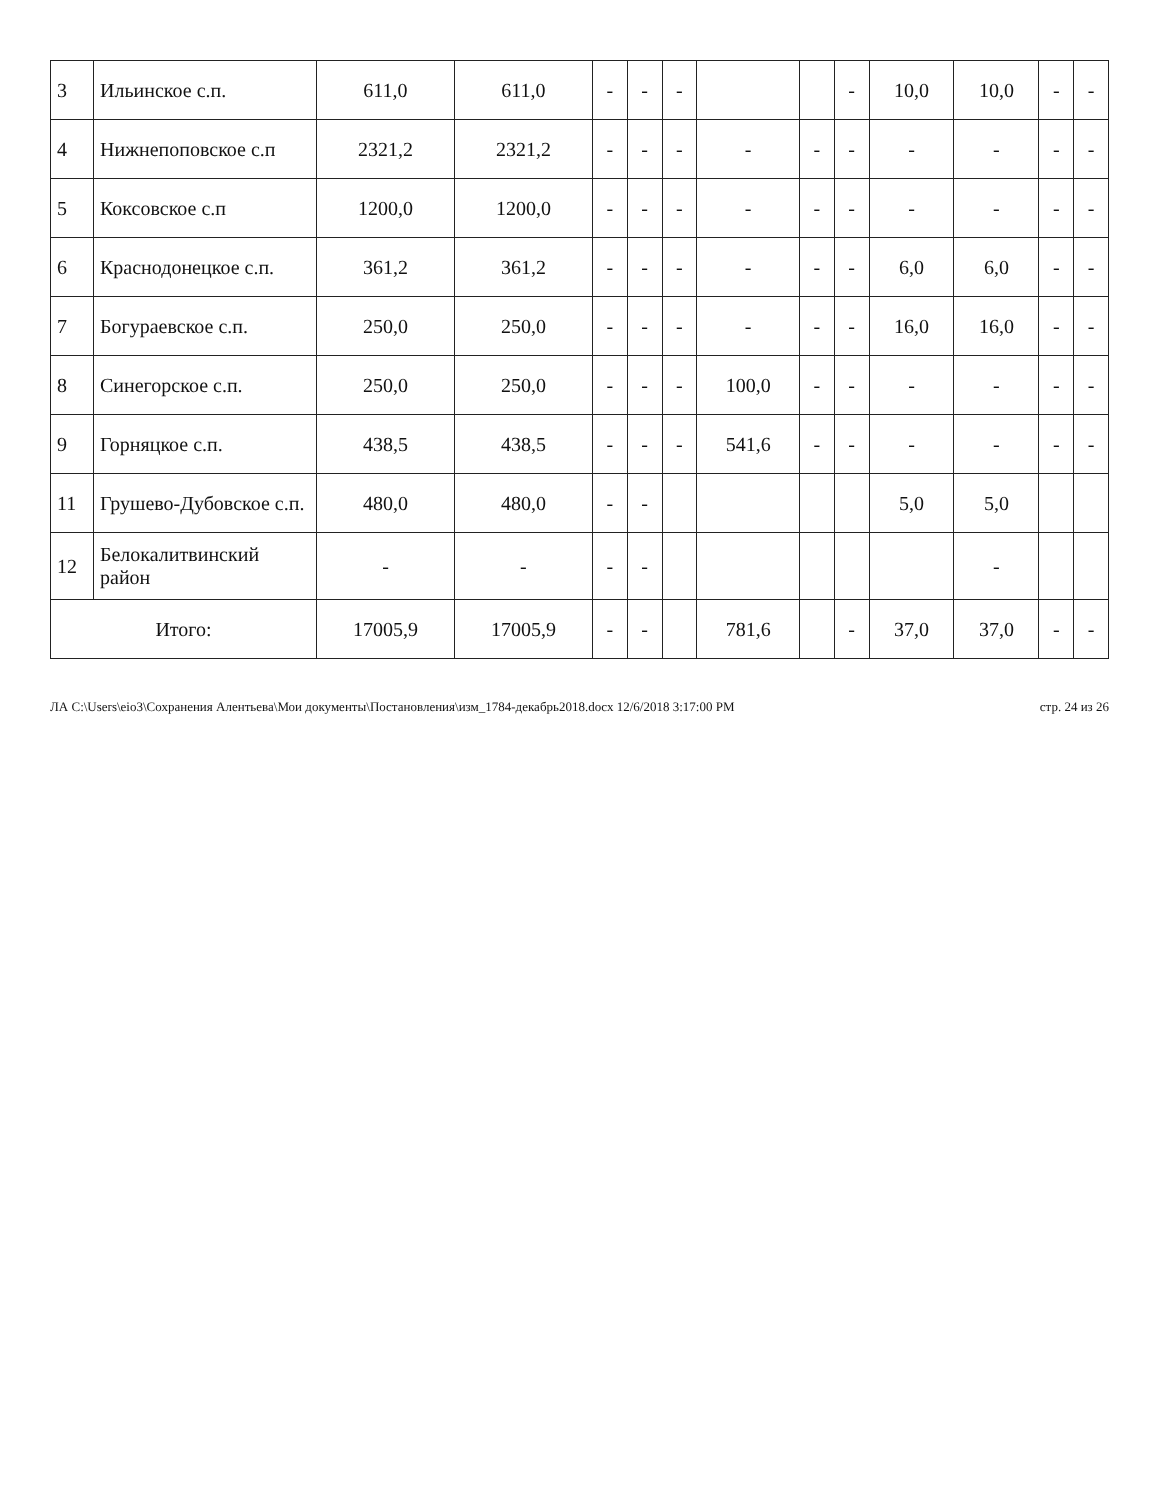| 3 | Ильинское с.п. | 611,0 | 611,0 | - | - | - | | | - | 10,0 | 10,0 | - | - |
| 4 | Нижнепоповское с.п | 2321,2 | 2321,2 | - | - | - | - | - | - | - | - | - | - |
| 5 | Коксовское с.п | 1200,0 | 1200,0 | - | - | - | - | - | - | - | - | - | - |
| 6 | Краснодонецкое с.п. | 361,2 | 361,2 | - | - | - | - | - | - | 6,0 | 6,0 | - | - |
| 7 | Богураевское с.п. | 250,0 | 250,0 | - | - | - | - | - | - | 16,0 | 16,0 | - | - |
| 8 | Синегорское с.п. | 250,0 | 250,0 | - | - | - | 100,0 | - | - | - | - | - | - |
| 9 | Горняцкое с.п. | 438,5 | 438,5 | - | - | - | 541,6 | - | - | - | - | - | - |
| 11 | Грушево-Дубовское с.п. | 480,0 | 480,0 | - | - | | | | | 5,0 | 5,0 | | |
| 12 | Белокалитвинский район | - | - | - | - | | | | | | - | | |
| Итого: | | 17005,9 | 17005,9 | - | - | | 781,6 | | - | 37,0 | 37,0 | - | - |
ЛА C:\Users\eio3\Сохранения Алентьева\Мои документы\Постановления\изм_1784-декабрь2018.docx 12/6/2018 3:17:00 PM стр. 24 из 26